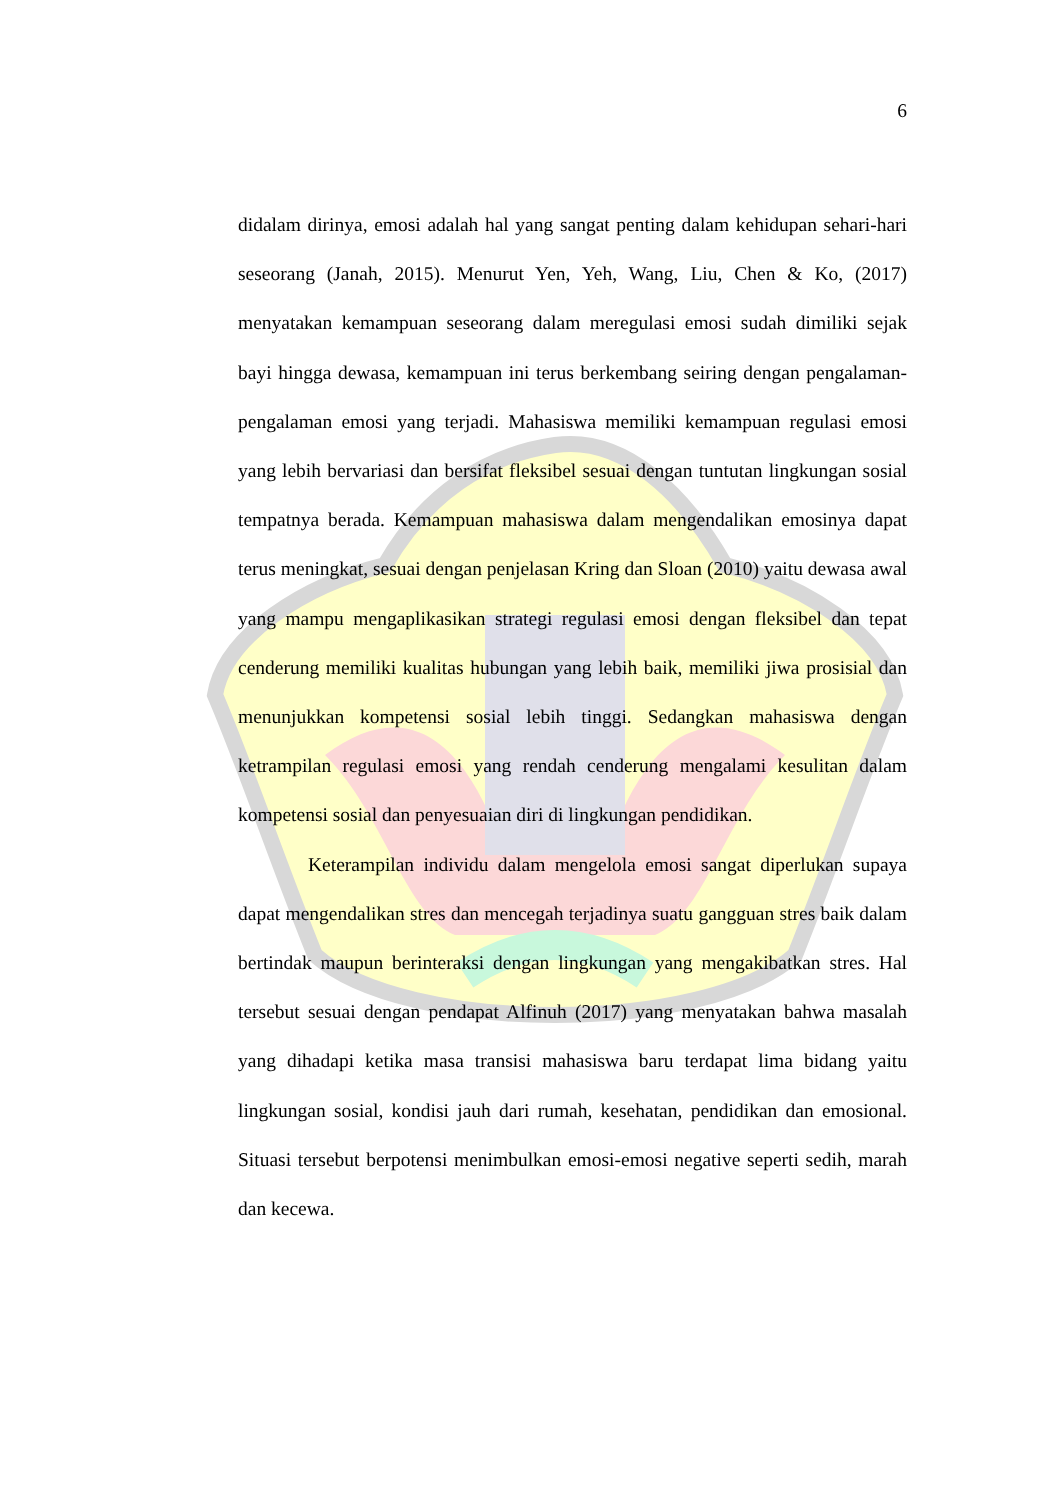6
didalam dirinya, emosi adalah hal yang sangat penting dalam kehidupan sehari-hari seseorang (Janah, 2015). Menurut Yen, Yeh, Wang, Liu, Chen & Ko, (2017) menyatakan kemampuan seseorang dalam meregulasi emosi sudah dimiliki sejak bayi hingga dewasa, kemampuan ini terus berkembang seiring dengan pengalaman-pengalaman emosi yang terjadi. Mahasiswa memiliki kemampuan regulasi emosi yang lebih bervariasi dan bersifat fleksibel sesuai dengan tuntutan lingkungan sosial tempatnya berada. Kemampuan mahasiswa dalam mengendalikan emosinya dapat terus meningkat, sesuai dengan penjelasan Kring dan Sloan (2010) yaitu dewasa awal yang mampu mengaplikasikan strategi regulasi emosi dengan fleksibel dan tepat cenderung memiliki kualitas hubungan yang lebih baik, memiliki jiwa prosisial dan menunjukkan kompetensi sosial lebih tinggi. Sedangkan mahasiswa dengan ketrampilan regulasi emosi yang rendah cenderung mengalami kesulitan dalam kompetensi sosial dan penyesuaian diri di lingkungan pendidikan.
Keterampilan individu dalam mengelola emosi sangat diperlukan supaya dapat mengendalikan stres dan mencegah terjadinya suatu gangguan stres baik dalam bertindak maupun berinteraksi dengan lingkungan yang mengakibatkan stres. Hal tersebut sesuai dengan pendapat Alfinuh (2017) yang menyatakan bahwa masalah yang dihadapi ketika masa transisi mahasiswa baru terdapat lima bidang yaitu lingkungan sosial, kondisi jauh dari rumah, kesehatan, pendidikan dan emosional. Situasi tersebut berpotensi menimbulkan emosi-emosi negative seperti sedih, marah dan kecewa.